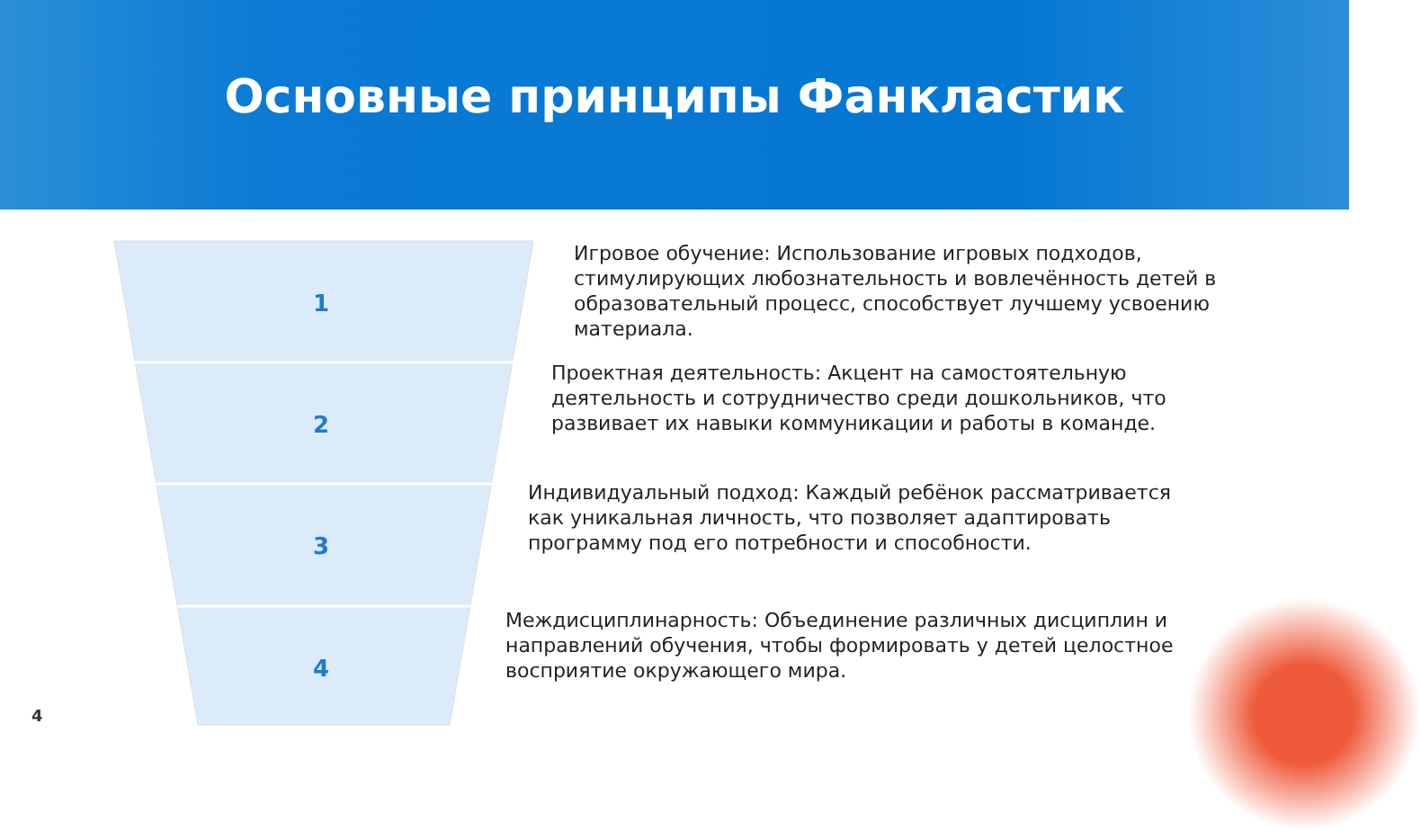Основные принципы Фанкластик
1
2
3
4
Игровое обучение: Использование игровых подходов, стимулирующих любознательность и вовлечённость детей в образовательный процесс, способствует лучшему усвоению материала.
Проектная деятельность: Акцент на самостоятельную деятельность и сотрудничество среди дошкольников, что развивает их навыки коммуникации и работы в команде.
Индивидуальный подход: Каждый ребёнок рассматривается как уникальная личность, что позволяет адаптировать программу под его потребности и способности.
Междисциплинарность: Объединение различных дисциплин и направлений обучения, чтобы формировать у детей целостное восприятие окружающего мира.
4